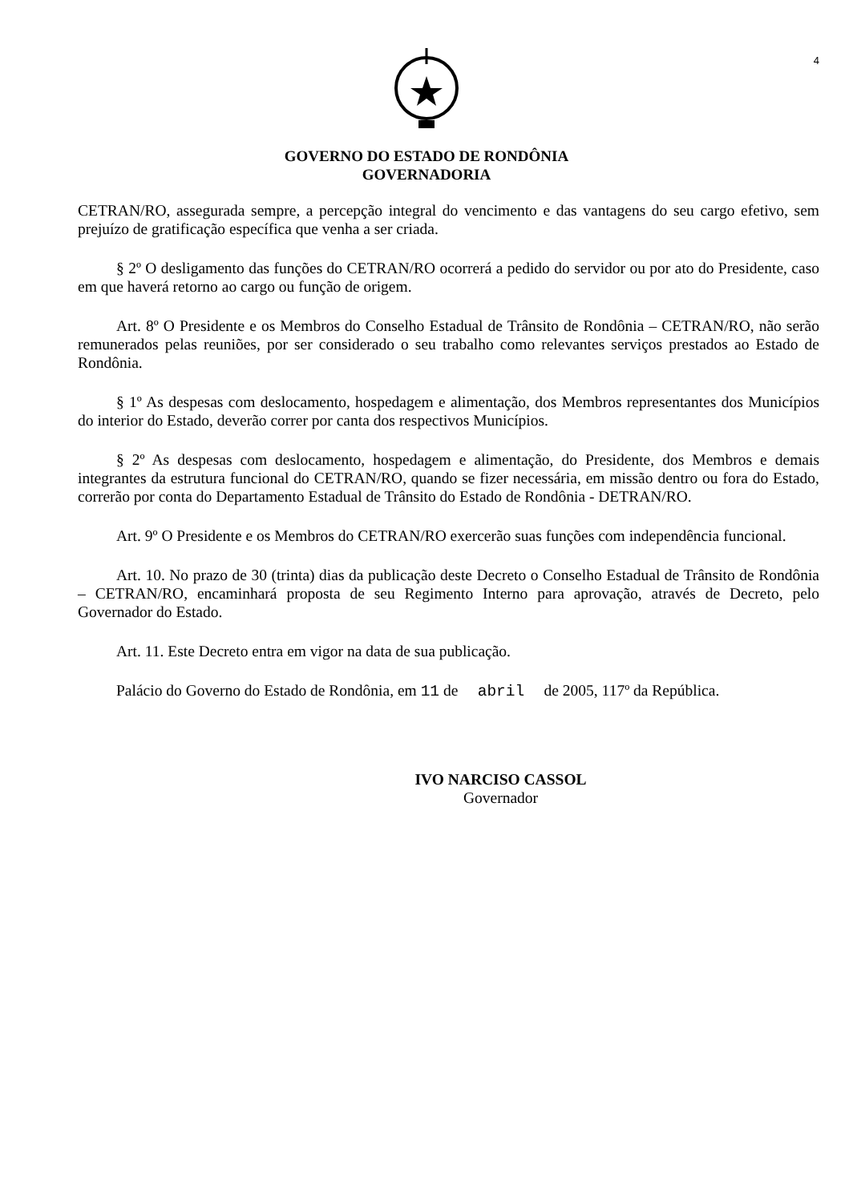4
GOVERNO DO ESTADO DE RONDÔNIA
GOVERNADORIA
CETRAN/RO, assegurada sempre, a percepção integral do vencimento e das vantagens do seu cargo efetivo, sem prejuízo de gratificação específica que venha a ser criada.
§ 2º O desligamento das funções do CETRAN/RO ocorrerá a pedido do servidor ou por ato do Presidente, caso em que haverá retorno ao cargo ou função de origem.
Art. 8º O Presidente e os Membros do Conselho Estadual de Trânsito de Rondônia – CETRAN/RO, não serão remunerados pelas reuniões, por ser considerado o seu trabalho como relevantes serviços prestados ao Estado de Rondônia.
§ 1º As despesas com deslocamento, hospedagem e alimentação, dos Membros representantes dos Municípios do interior do Estado, deverão correr por canta dos respectivos Municípios.
§ 2º As despesas com deslocamento, hospedagem e alimentação, do Presidente, dos Membros e demais integrantes da estrutura funcional do CETRAN/RO, quando se fizer necessária, em missão dentro ou fora do Estado, correrão por conta do Departamento Estadual de Trânsito do Estado de Rondônia - DETRAN/RO.
Art. 9º O Presidente e os Membros do CETRAN/RO exercerão suas funções com independência funcional.
Art. 10. No prazo de 30 (trinta) dias da publicação deste Decreto o Conselho Estadual de Trânsito de Rondônia – CETRAN/RO, encaminhará proposta de seu Regimento Interno para aprovação, através de Decreto, pelo Governador do Estado.
Art. 11. Este Decreto entra em vigor na data de sua publicação.
Palácio do Governo do Estado de Rondônia, em 11 de abril de 2005, 117º da República.
IVO NARCISO CASSOL
Governador